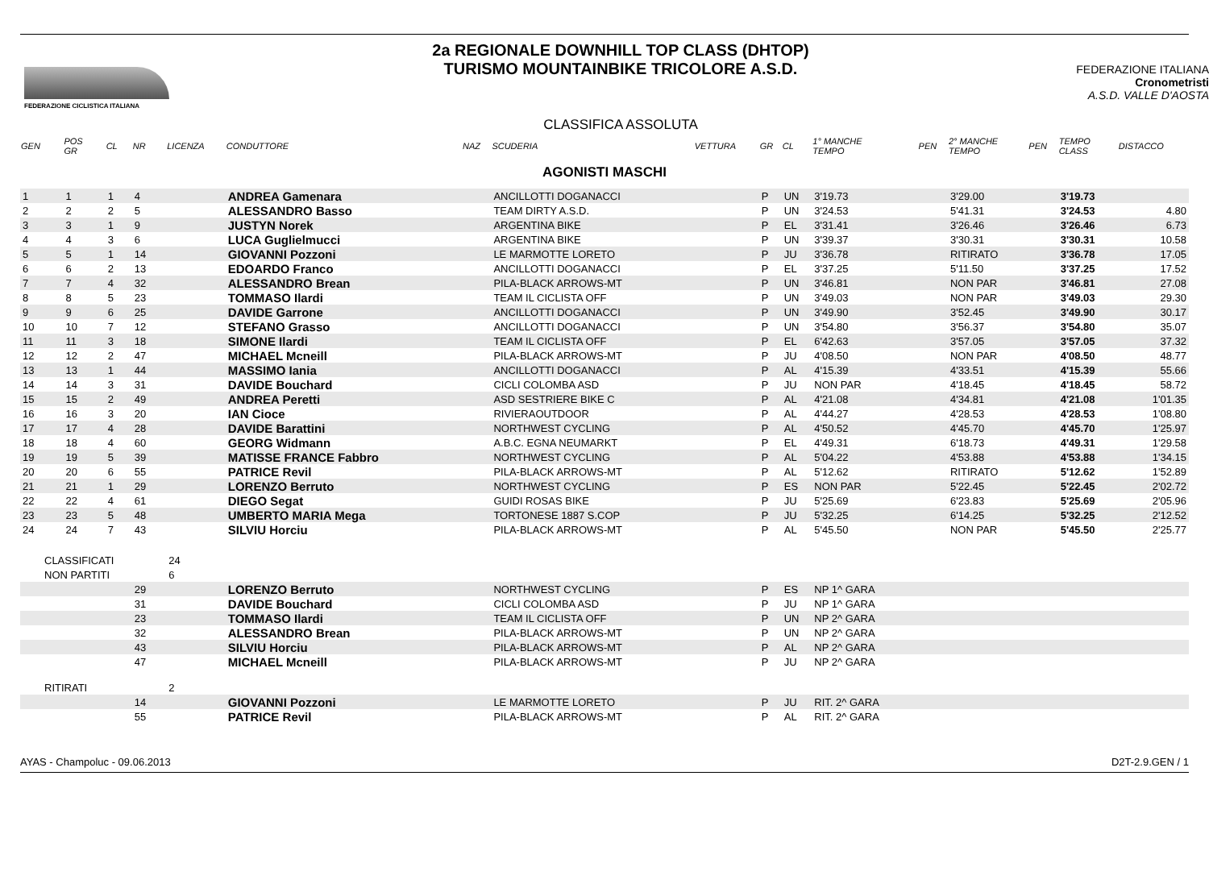FEDERAZIONE CICLISTICA ITALIANA
2a REGIONALE DOWNHILL TOP CLASS (DHTOP)
TURISMO MOUNTAINBIKE TRICOLORE A.S.D.
CLASSIFICA ASSOLUTA
FEDERAZIONE ITALIANA
Cronometristi
A.S.D. VALLE D'AOSTA
| GEN | POS GR | CL | NR | LICENZA | CONDUTTORE | NAZ | SCUDERIA | VETTURA | GR | CL | 1° MANCHE TEMPO | PEN | 2° MANCHE TEMPO | PEN | TEMPO CLASS | DISTACCO |
| --- | --- | --- | --- | --- | --- | --- | --- | --- | --- | --- | --- | --- | --- | --- | --- | --- |
| AGONISTI MASCHI | | | | | | | | | | | | | | | | |
| 1 | 1 | 1 | 4 | | ANDREA Gamenara | | ANCILLOTTI DOGANACCI | | P | UN | 3'19.73 | | 3'29.00 | | 3'19.73 | |
| 2 | 2 | 2 | 5 | | ALESSANDRO Basso | | TEAM DIRTY A.S.D. | | P | UN | 3'24.53 | | 5'41.31 | | 3'24.53 | 4.80 |
| 3 | 3 | 1 | 9 | | JUSTYN Norek | | ARGENTINA BIKE | | P | EL | 3'31.41 | | 3'26.46 | | 3'26.46 | 6.73 |
| 4 | 4 | 3 | 6 | | LUCA Guglielmucci | | ARGENTINA BIKE | | P | UN | 3'39.37 | | 3'30.31 | | 3'30.31 | 10.58 |
| 5 | 5 | 1 | 14 | | GIOVANNI Pozzoni | | LE MARMOTTE LORETO | | P | JU | 3'36.78 | | RITIRATO | | 3'36.78 | 17.05 |
| 6 | 6 | 2 | 13 | | EDOARDO Franco | | ANCILLOTTI DOGANACCI | | P | EL | 3'37.25 | | 5'11.50 | | 3'37.25 | 17.52 |
| 7 | 7 | 4 | 32 | | ALESSANDRO Brean | | PILA-BLACK ARROWS-MT | | P | UN | 3'46.81 | | NON PAR | | 3'46.81 | 27.08 |
| 8 | 8 | 5 | 23 | | TOMMASO Ilardi | | TEAM IL CICLISTA OFF | | P | UN | 3'49.03 | | NON PAR | | 3'49.03 | 29.30 |
| 9 | 9 | 6 | 25 | | DAVIDE Garrone | | ANCILLOTTI DOGANACCI | | P | UN | 3'49.90 | | 3'52.45 | | 3'49.90 | 30.17 |
| 10 | 10 | 7 | 12 | | STEFANO Grasso | | ANCILLOTTI DOGANACCI | | P | UN | 3'54.80 | | 3'56.37 | | 3'54.80 | 35.07 |
| 11 | 11 | 3 | 18 | | SIMONE Ilardi | | TEAM IL CICLISTA OFF | | P | EL | 6'42.63 | | 3'57.05 | | 3'57.05 | 37.32 |
| 12 | 12 | 2 | 47 | | MICHAEL Mcneill | | PILA-BLACK ARROWS-MT | | P | JU | 4'08.50 | | NON PAR | | 4'08.50 | 48.77 |
| 13 | 13 | 1 | 44 | | MASSIMO Iania | | ANCILLOTTI DOGANACCI | | P | AL | 4'15.39 | | 4'33.51 | | 4'15.39 | 55.66 |
| 14 | 14 | 3 | 31 | | DAVIDE Bouchard | | CICLI COLOMBA ASD | | P | JU | NON PAR | | 4'18.45 | | 4'18.45 | 58.72 |
| 15 | 15 | 2 | 49 | | ANDREA Peretti | | ASD SESTRIERE BIKE C | | P | AL | 4'21.08 | | 4'34.81 | | 4'21.08 | 1'01.35 |
| 16 | 16 | 3 | 20 | | IAN Cioce | | RIVIERAOUTDOOR | | P | AL | 4'44.27 | | 4'28.53 | | 4'28.53 | 1'08.80 |
| 17 | 17 | 4 | 28 | | DAVIDE Barattini | | NORTHWEST CYCLING | | P | AL | 4'50.52 | | 4'45.70 | | 4'45.70 | 1'25.97 |
| 18 | 18 | 4 | 60 | | GEORG Widmann | | A.B.C. EGNA NEUMARKT | | P | EL | 4'49.31 | | 6'18.73 | | 4'49.31 | 1'29.58 |
| 19 | 19 | 5 | 39 | | MATISSE FRANCE Fabbro | | NORTHWEST CYCLING | | P | AL | 5'04.22 | | 4'53.88 | | 4'53.88 | 1'34.15 |
| 20 | 20 | 6 | 55 | | PATRICE Revil | | PILA-BLACK ARROWS-MT | | P | AL | 5'12.62 | | RITIRATO | | 5'12.62 | 1'52.89 |
| 21 | 21 | 1 | 29 | | LORENZO Berruto | | NORTHWEST CYCLING | | P | ES | NON PAR | | 5'22.45 | | 5'22.45 | 2'02.72 |
| 22 | 22 | 4 | 61 | | DIEGO Segat | | GUIDI ROSAS BIKE | | P | JU | 5'25.69 | | 6'23.83 | | 5'25.69 | 2'05.96 |
| 23 | 23 | 5 | 48 | | UMBERTO MARIA Mega | | TORTONESE 1887 S.COP | | P | JU | 5'32.25 | | 6'14.25 | | 5'32.25 | 2'12.52 |
| 24 | 24 | 7 | 43 | | SILVIU Horciu | | PILA-BLACK ARROWS-MT | | P | AL | 5'45.50 | | NON PAR | | 5'45.50 | 2'25.77 |
| CLASSIFICATI | | | | 24 | | | | | | | | | | | | |
| NON PARTITI | | | | 6 | | | | | | | | | | | | |
| | | | 29 | | LORENZO Berruto | | NORTHWEST CYCLING | | P | ES | NP 1^ GARA | | | | | |
| | | | 31 | | DAVIDE Bouchard | | CICLI COLOMBA ASD | | P | JU | NP 1^ GARA | | | | | |
| | | | 23 | | TOMMASO Ilardi | | TEAM IL CICLISTA OFF | | P | UN | NP 2^ GARA | | | | | |
| | | | 32 | | ALESSANDRO Brean | | PILA-BLACK ARROWS-MT | | P | UN | NP 2^ GARA | | | | | |
| | | | 43 | | SILVIU Horciu | | PILA-BLACK ARROWS-MT | | P | AL | NP 2^ GARA | | | | | |
| | | | 47 | | MICHAEL Mcneill | | PILA-BLACK ARROWS-MT | | P | JU | NP 2^ GARA | | | | | |
| RITIRATI | | | | 2 | | | | | | | | | | | | |
| | | | 14 | | GIOVANNI Pozzoni | | LE MARMOTTE LORETO | | P | JU | RIT. 2^ GARA | | | | | |
| | | | 55 | | PATRICE Revil | | PILA-BLACK ARROWS-MT | | P | AL | RIT. 2^ GARA | | | | | |
AYAS - Champoluc - 09.06.2013 D2T-2.9.GEN / 1